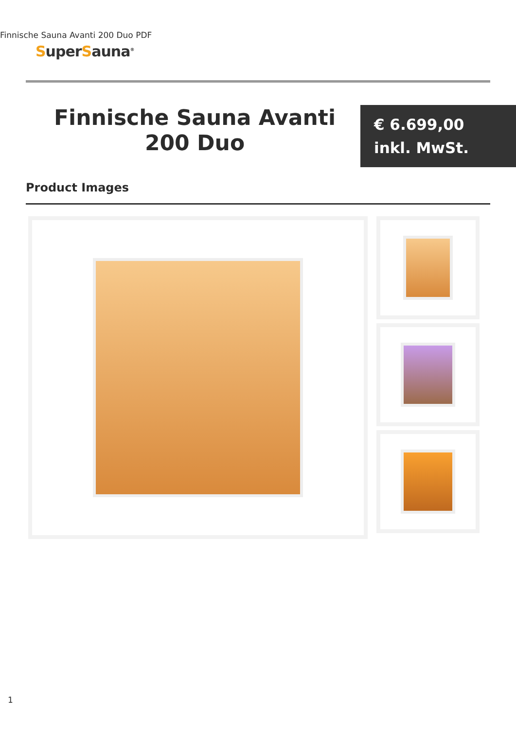Finnische Sauna Avanti 200 Duo PDF
SuperSauna<sup>®</sup>
Finnische Sauna Avanti 200 Duo
€ 6.699,00
inkl. MwSt.
Product Images
1